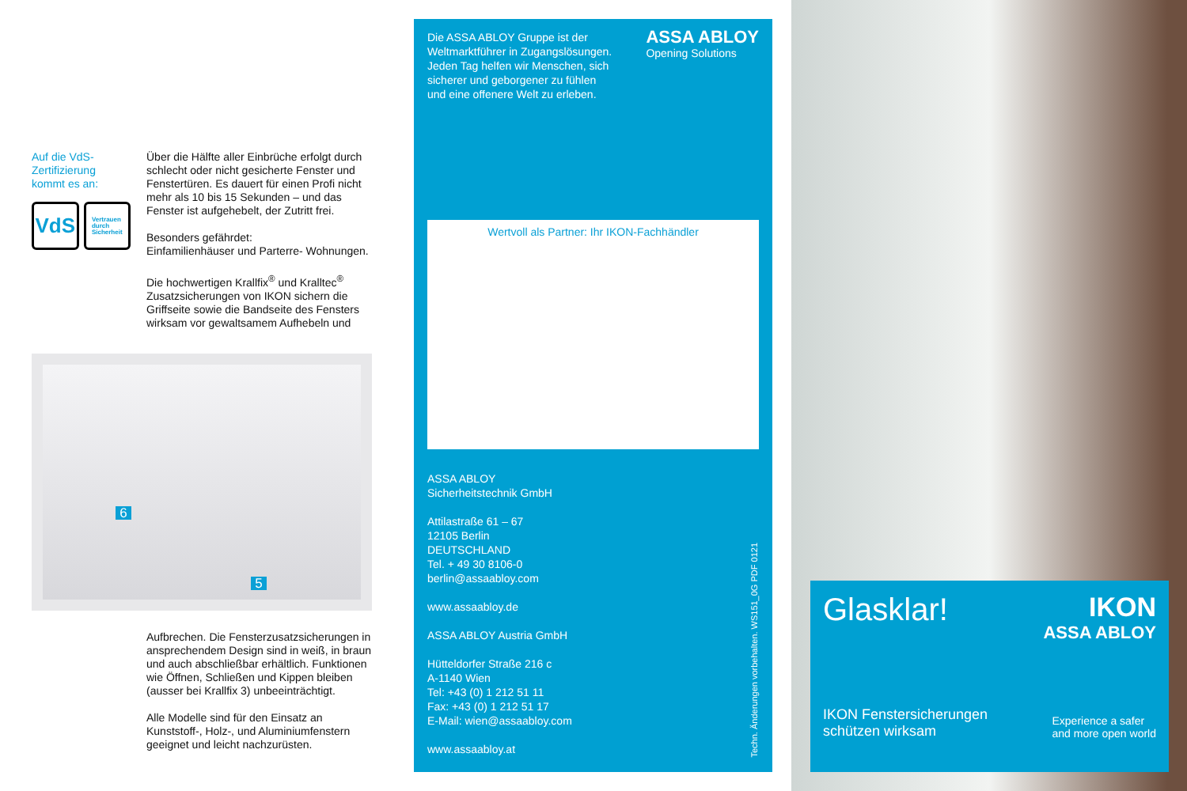Auf die VdS-Zertifizierung kommt es an:
VdS
Vertrauen
durch
Sicherheit
Über die Hälfte aller Einbrüche erfolgt durch schlecht oder nicht gesicherte Fenster und Fenstertüren. Es dauert für einen Profi nicht mehr als 10 bis 15 Sekunden – und das Fenster ist aufgehebelt, der Zutritt frei.
Besonders gefährdet:
Einfamilienhäuser und Parterre- Wohnungen.
Die hochwertigen Krallfix<sup>®</sup> und Kralltec<sup>®</sup> Zusatzsicherungen von IKON sichern die Griffseite sowie die Bandseite des Fensters wirksam vor gewaltsamem Aufhebeln und
6
5
Aufbrechen. Die Fensterzusatzsicherungen in ansprechendem Design sind in weiß, in braun und auch abschließbar erhältlich. Funktionen wie Öffnen, Schließen und Kippen bleiben (ausser bei Krallfix 3) unbeeinträchtigt.
Alle Modelle sind für den Einsatz an Kunststoff-, Holz-, und Aluminiumfenstern geeignet und leicht nachzurüsten.
Die ASSA ABLOY Gruppe ist der Weltmarktführer in Zugangslösungen. Jeden Tag helfen wir Menschen, sich sicherer und geborgener zu fühlen und eine offenere Welt zu erleben.
ASSA ABLOY
Opening Solutions
Wertvoll als Partner: Ihr IKON-Fachhändler
ASSA ABLOY
Sicherheitstechnik GmbH
Attilastraße 61 – 67
12105 Berlin
DEUTSCHLAND
Tel. + 49 30 8106-0
berlin@assaabloy.com
www.assaabloy.de
ASSA ABLOY Austria GmbH
Hütteldorfer Straße 216 c
A-1140 Wien
Tel: +43 (0) 1 212 51 11
Fax: +43 (0) 1 212 51 17
E-Mail: wien@assaabloy.com
www.assaabloy.at
Techn. Änderungen vorbehalten. WS151_0G PDF 0121
Glasklar!
IKON
ASSA ABLOY
IKON Fenstersicherungen
schützen wirksam
Experience a safer
and more open world